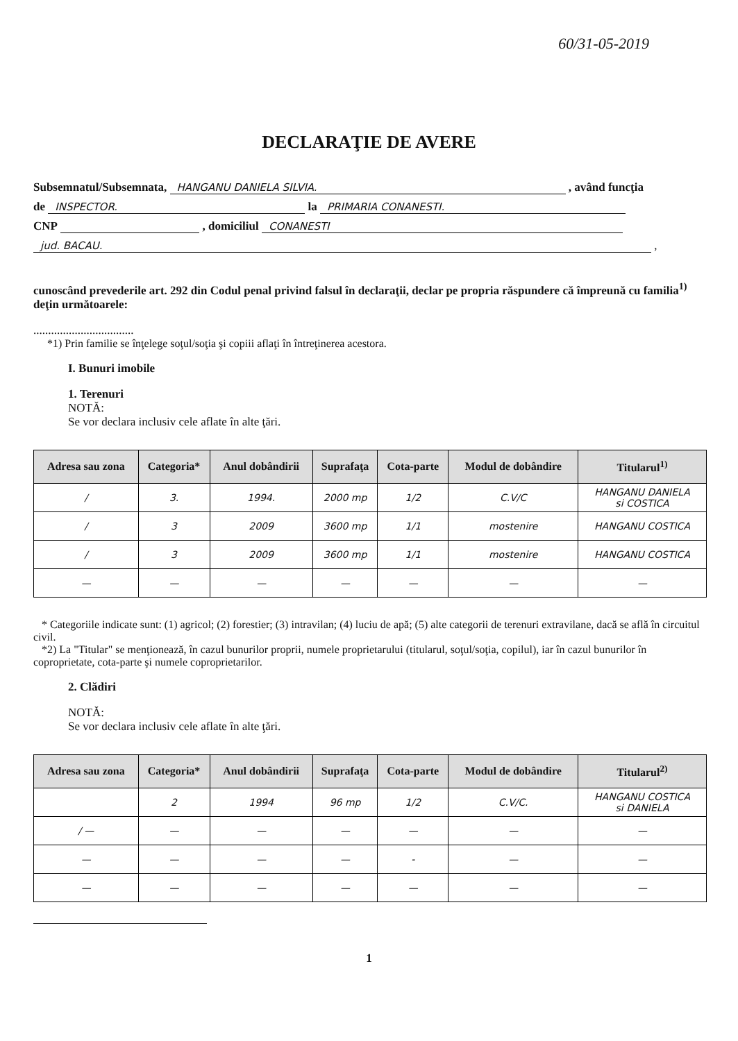60/31-05-2019
DECLARAŢIE DE AVERE
Subsemnatul/Subsemnata, HANGANU DANIELA SILVIA. , având funcţia
de INSPECTOR. la PRIMARIA CONANESTI.
CNP , domiciliul CONANESTI
jud. BACAU. ,
cunoscând prevederile art. 292 din Codul penal privind falsul în declaraţii, declar pe propria răspundere că împreună cu familia<sup>1)</sup> deţin următoarele:
..................................
*1) Prin familie se înţelege soţul/soţia şi copiii aflaţi în întreţinerea acestora.
I. Bunuri imobile
1. Terenuri
NOTĂ:
Se vor declara inclusiv cele aflate în alte ţări.
| Adresa sau zona | Categoria* | Anul dobândirii | Suprafaţa | Cota-parte | Modul de dobândire | Titularul<sup>1)</sup> |
| --- | --- | --- | --- | --- | --- | --- |
| / | 3. | 1994. | 2000 mp | 1/2 | C.V/C | HANGANU DANIELA si COSTICA |
| / | 3 | 2009 | 3600 mp | 1/1 | mostenire | HANGANU COSTICA |
| / | 3 | 2009 | 3600 mp | 1/1 | mostenire | HANGANU COSTICA |
| — | — | — | — | — | — | — |
* Categoriile indicate sunt: (1) agricol; (2) forestier; (3) intravilan; (4) luciu de apă; (5) alte categorii de terenuri extravilane, dacă se află în circuitul civil.
*2) La "Titular" se menţionează, în cazul bunurilor proprii, numele proprietarului (titularul, soţul/soţia, copilul), iar în cazul bunurilor în coproprietate, cota-parte şi numele coproprietarilor.
2. Clădiri
NOTĂ:
Se vor declara inclusiv cele aflate în alte ţări.
| Adresa sau zona | Categoria* | Anul dobândirii | Suprafaţa | Cota-parte | Modul de dobândire | Titularul<sup>2)</sup> |
| --- | --- | --- | --- | --- | --- | --- |
| | 2 | 1994 | 96 mp | 1/2 | C.V/C. | HANGANU COSTICA si DANIELA |
| / — | — | — | — | — | — | — |
| — | — | — | — | - | — | — |
| — | — | — | — | — | — | — |
1